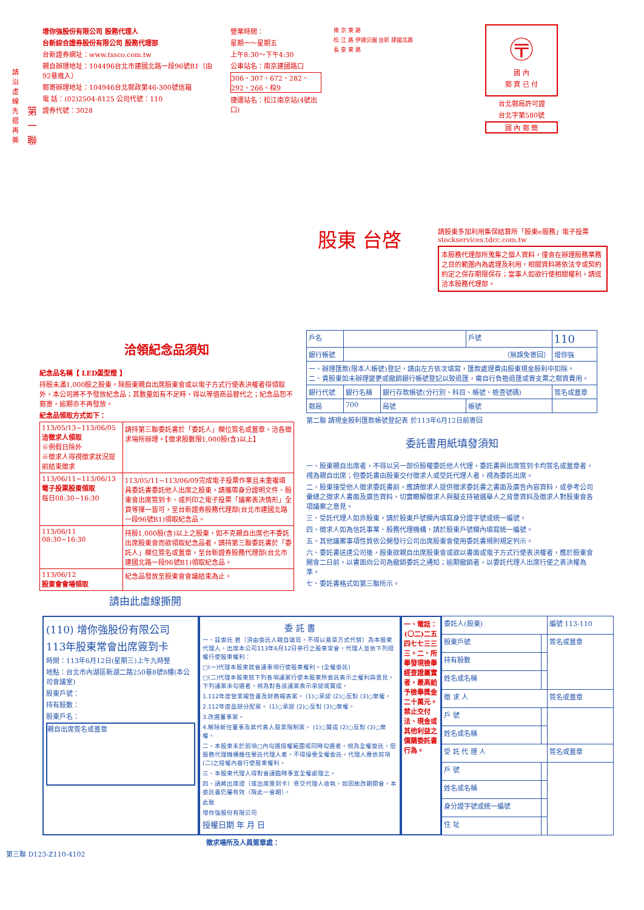增你強股份有限公司 股務代理人
台新綜合證券股份有限公司 股務代理部
台新證券網址：www.tssco.com.tw
親自辦理地址：104496台北市建國北路一段96號B1（由92巷進入）
郵寄辦理地址：104946台北郵政第46-300號信箱
電 話：(02)2504-8125 公司代號：110
證券代號：3028
營業時間：
星期一～星期五
上午8:30～下午4:30
公車站名：南京建國路口
306、307、672、282、292、266、棕9
捷運站名：松江南京站(4號出口)
南 京 東 路
松 江 路 伊通公園 台新 建國北路
長 安 東 路
〶
國 內
郵 資 已 付
台北郵局許可證
台北字第580號
國 內 郵 簡
請沿虛線先摺再撕
第一聯
股東 台啓
請股東多加利用集保結算所「股東e服務」電子投票 stockservices.tdcc.com.tw
本股務代理部所蒐集之個人資料，僅會在辦理股務業務之目的範圍內為處理及利用，相關資料將依法令或契約約定之保存期限保存；當事人如欲行使相關權利，請逕洽本股務代理部。
洽領紀念品須知
紀念品名稱【 LED蛋型燈 】
持股未滿1,000股之股東，除股東親自出席股東會或以電子方式行使表決權者得領取外，本公司將不予發放紀念品；其數量如有不足時，得以等值商品替代之；紀念品恕不郵寄，逾期亦不再發放。
紀念品領取方式如下：
| 113/05/13~113/06/05 洽徵求人領取 ※例假日除外 ※徵求人得視徵求狀況提前結束徵求 | 請持第三聯委託書於「委託人」欄位簽名或蓋章，洽各徵求場所辦理。【徵求股數限1,000股(含)以上】 |
| 113/06/11~113/06/13 電子投票股東領取 每日08:30~16:30 | 113/05/11~113/06/09完成電子投票作業且未重複填具委託書委託他人出席之股東，請攜帶身分證明文件、股東會出席簽到卡、或列印之電子投票「議案表決情形」全頁等擇一皆可，至台新證券股務代理部(台北市建國北路一段96號B1)領取紀念品。 |
| 113/06/11 08:30~16:30 | 持股1,000股(含)以上之股東，如不克親自出席也不委託出席股東會而欲領取紀念品者，請持第三聯委託書於「委託人」欄位簽名或蓋章，至台新證券股務代理部(台北市建國北路一段96號B1)領取紀念品。 |
| 113/06/12 股東會會場領取 | 紀念品發放至股東會會議結束為止。 |
| 戶名 | | | 戶號 | 110 |
| 銀行帳號 | （無誤免寄回） | | | 增你強 |
| 一、辦理匯款(限本人帳號)登記，請由左方依次填寫，匯款處理費由股東現金股利中扣除。 二、貴股東如未辦理變更或撤銷銀行帳號登記以致退匯，需自行負擔退匯或寄支票之郵資費用。 | | | | |
| 銀行代號 | 銀行名稱 | 銀行存款帳號(分行別、科目、帳號、檢查號碼) | | 簽名或蓋章 |
| 郵局 | 700 | 局號 | 帳號 | |
第二聯 請現金股利匯款帳號登記表 於113年6月12日前寄回
委託書用紙填發須知
一、股東親自出席者，不得以另一部份股權委託他人代理，委託書與出席簽到卡均簽名或蓋章者，視為親自出席；但委託書由股東交付徵求人或受託代理人者，視為委託出席。
二、股東接受他人徵求委託書前，應請徵求人提供徵求委託書之書面及廣告內容資料，或參考公司彙總之徵求人書面及廣告資料，切實瞭解徵求人與擬支持被選舉人之背景資料及徵求人對股東會各項議案之意見。
三、受託代理人如非股東，請於股東戶號欄內填寫身分證字號或統一編號。
四、徵求人如為信託事業、股務代理機構，請於股東戶號欄內填寫統一編號。
五、其他議案事項性質依公開發行公司出席股東會使用委託書規則規定列示。
六、委託書送達公司後，股東欲親自出席股東會或欲以書面或電子方式行使表決權者，應於股東會開會二日前，以書面向公司為撤銷委託之通知；逾期撤銷者，以委託代理人出席行使之表決權為準。
七、委託書格式如第三聯所示。
請由此虛線撕開
(110) 增你強股份有限公司
113年股東常會出席簽到卡
時間：113年6月12日(星期三)上午九時整
地點：台北市內湖區新湖二路250巷8號8樓(本公司會議室)
股東戶號：
持有股數：
股東戶名：
親自出席簽名或蓋章
委 託 書
一、茲委託 君（須由委託人親自填寫，不得以蓋章方式代替）為本股東代理人，出席本公司113年6月12日舉行之股東常會，代理人並依下列授權行使股東權利：
□(一)代理本股東就會議事項行使股東權利。(全權委託)
□(二)代理本股東就下列各項議案行使本股東所委託表示之權利與意見，下列議案未勾選者，視為對各該議案表示承認或贊成。
1.112年度營業報告書及財務報表案。 (1)○承認 (2)○反對 (3)○棄權。
2.112年度盈餘分配案。 (1)○承認 (2)○反對 (3)○棄權。
3.改選董事案。
4.解除新任董事及其代表人競業限制案。 (1)○贊成 (2)○反對 (3)○棄權。
二、本股東未於前項□內勾選授權範圍或同時勾選者，視為全權委託，但股務代理機構擔任受託代理人者，不得接受全權委託，代理人應依前項(二)之授權內容行使股東權利。
三、本股東代理人得對會議臨時事宜全權處理之。
四、請將出席證（或出席簽到卡）寄交代理人收執，如因故改期開會，本委託書仍屬有效（限此一會期）。
此致
增你強股份有限公司
授權日期 年 月 日
一、電話：(〇二)二五四七七三三三。二、所舉發現檢舉經查證屬實者，最高給予檢舉獎金二十萬元。禁止交付法、現金或其他利益之價購委託書行為。
| 委託人(股東) | | 編號 113-110 |
| 股東戶號 | | 簽名或蓋章 |
| 持有股數 | | |
| 姓名或名稱 | | |
| 徵 求 人 | | 簽名或蓋章 |
| 戶 號 | | |
| 姓名或名稱 | | |
| 受 託 代 理 人 | | 簽名或蓋章 |
| 戶 號 | | |
| 姓名或名稱 | | |
| 身分證字號或統一編號 | | |
| 住 址 | | |
徵求場所及人員簽章處：
第三聯 D123-Z110-4102